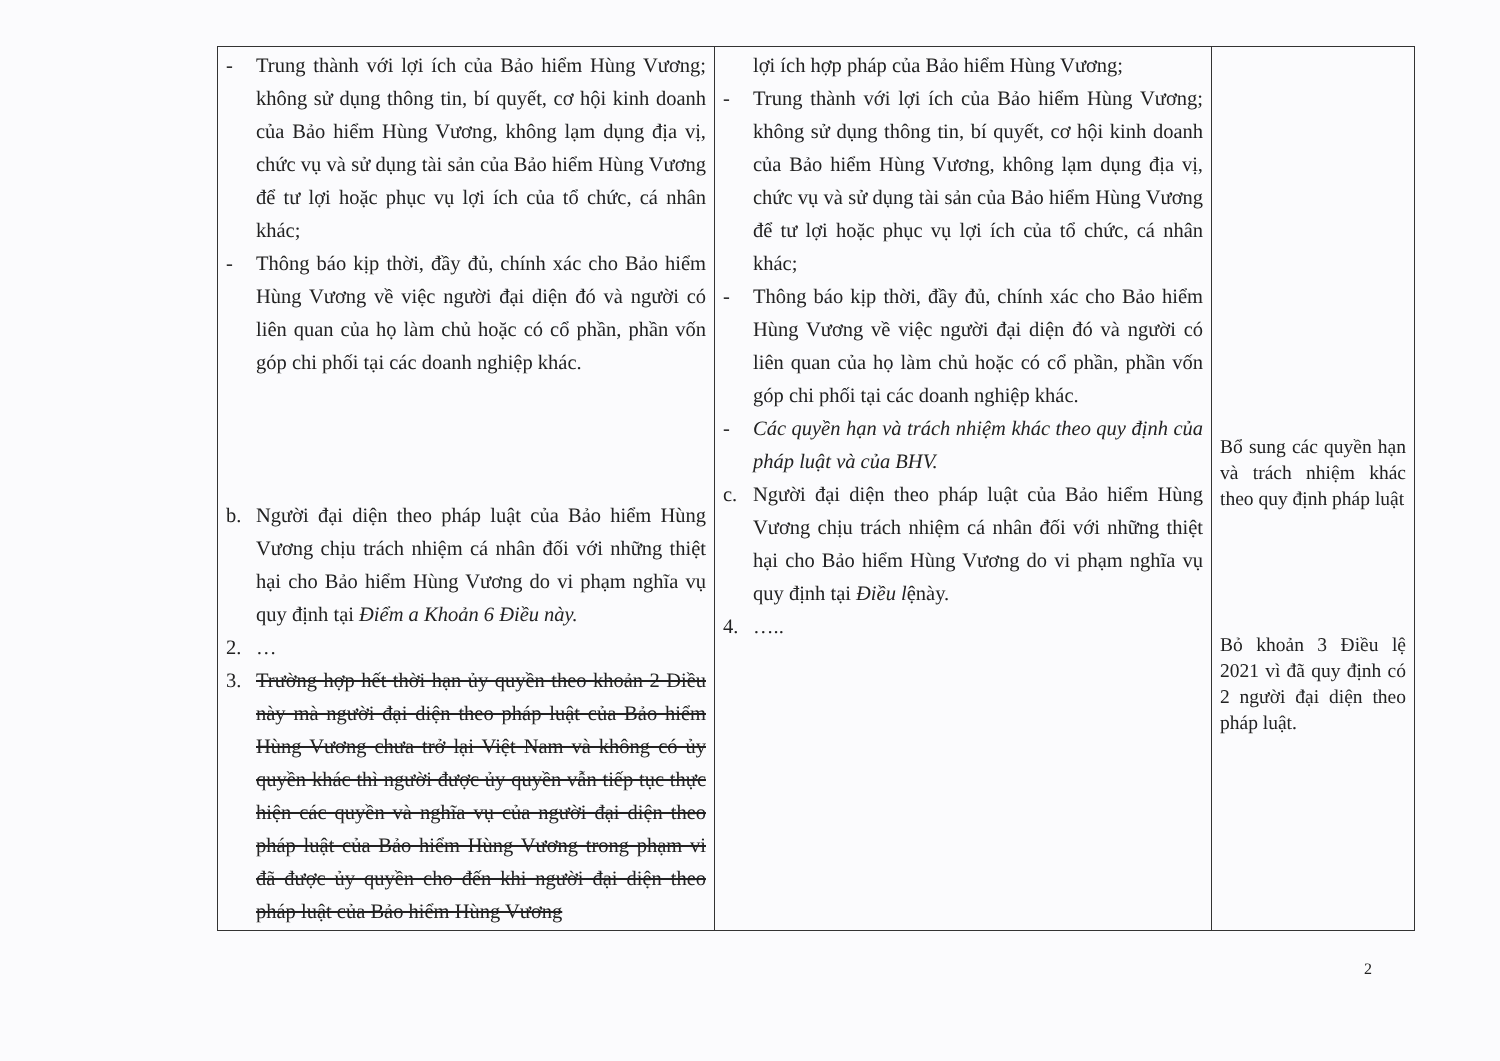| - Trung thành với lợi ích của Bảo hiểm Hùng Vương; không sử dụng thông tin, bí quyết, cơ hội kinh doanh của Bảo hiểm Hùng Vương, không lạm dụng địa vị, chức vụ và sử dụng tài sản của Bảo hiểm Hùng Vương để tư lợi hoặc phục vụ lợi ích của tổ chức, cá nhân khác; - Thông báo kịp thời, đầy đủ, chính xác cho Bảo hiểm Hùng Vương về việc người đại diện đó và người có liên quan của họ làm chủ hoặc có cổ phần, phần vốn góp chi phối tại các doanh nghiệp khác. b. Người đại diện theo pháp luật của Bảo hiểm Hùng Vương chịu trách nhiệm cá nhân đối với những thiệt hại cho Bảo hiểm Hùng Vương do vi phạm nghĩa vụ quy định tại Điểm a Khoản 6 Điều này. 2. … 3. Trường hợp hết thời hạn ủy quyền theo khoản 2 Điều này mà người đại diện theo pháp luật của Bảo hiểm Hùng Vương chưa trở lại Việt Nam và không có ủy quyền khác thì người được ủy quyền vẫn tiếp tục thực hiện các quyền và nghĩa vụ của người đại diện theo pháp luật của Bảo hiểm Hùng Vương trong phạm vi đã được ủy quyền cho đến khi người đại diện theo pháp luật của Bảo hiểm Hùng Vương | lợi ích hợp pháp của Bảo hiểm Hùng Vương; - Trung thành với lợi ích của Bảo hiểm Hùng Vương; không sử dụng thông tin, bí quyết, cơ hội kinh doanh của Bảo hiểm Hùng Vương, không lạm dụng địa vị, chức vụ và sử dụng tài sản của Bảo hiểm Hùng Vương để tư lợi hoặc phục vụ lợi ích của tổ chức, cá nhân khác; - Thông báo kịp thời, đầy đủ, chính xác cho Bảo hiểm Hùng Vương về việc người đại diện đó và người có liên quan của họ làm chủ hoặc có cổ phần, phần vốn góp chi phối tại các doanh nghiệp khác. - Các quyền hạn và trách nhiệm khác theo quy định của pháp luật và của BHV. c. Người đại diện theo pháp luật của Bảo hiểm Hùng Vương chịu trách nhiệm cá nhân đối với những thiệt hại cho Bảo hiểm Hùng Vương do vi phạm nghĩa vụ quy định tại Điều l ệnày. 4. ….. | Bổ sung các quyền hạn và trách nhiệm khác theo quy định pháp luật Bỏ khoản 3 Điều lệ 2021 vì đã quy định có 2 người đại diện theo pháp luật. |
2